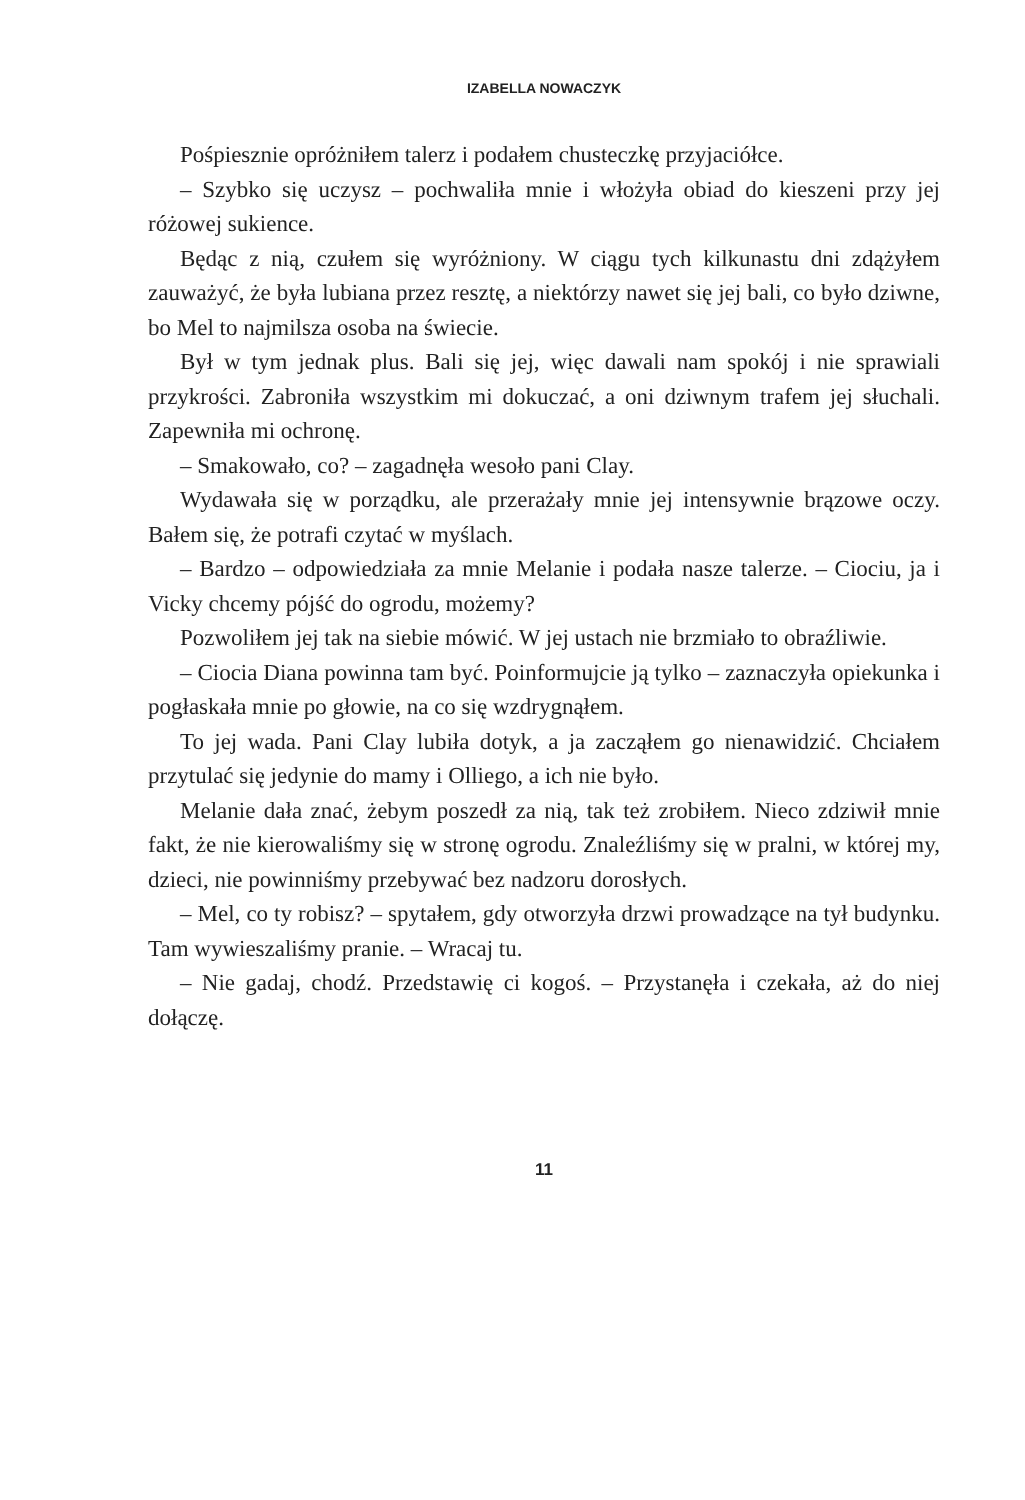IZABELLA NOWACZYK
Pośpiesznie opróżniłem talerz i podałem chusteczkę przyjaciółce.
– Szybko się uczysz – pochwaliła mnie i włożyła obiad do kieszeni przy jej różowej sukience.
Będąc z nią, czułem się wyróżniony. W ciągu tych kilkunastu dni zdążyłem zauważyć, że była lubiana przez resztę, a niektórzy nawet się jej bali, co było dziwne, bo Mel to najmilsza osoba na świecie.
Był w tym jednak plus. Bali się jej, więc dawali nam spokój i nie sprawiali przykrości. Zabroniła wszystkim mi dokuczać, a oni dziwnym trafem jej słuchali. Zapewniła mi ochronę.
– Smakowało, co? – zagadnęła wesoło pani Clay.
Wydawała się w porządku, ale przerażały mnie jej intensywnie brązowe oczy. Bałem się, że potrafi czytać w myślach.
– Bardzo – odpowiedziała za mnie Melanie i podała nasze talerze. – Ciociu, ja i Vicky chcemy pójść do ogrodu, możemy?
Pozwoliłem jej tak na siebie mówić. W jej ustach nie brzmiało to obraźliwie.
– Ciocia Diana powinna tam być. Poinformujcie ją tylko – zaznaczyła opiekunka i pogłaskała mnie po głowie, na co się wzdrygnąłem.
To jej wada. Pani Clay lubiła dotyk, a ja zacząłem go nienawidzić. Chciałem przytulać się jedynie do mamy i Olliego, a ich nie było.
Melanie dała znać, żebym poszedł za nią, tak też zrobiłem. Nieco zdziwił mnie fakt, że nie kierowaliśmy się w stronę ogrodu. Znaleźliśmy się w pralni, w której my, dzieci, nie powinniśmy przebywać bez nadzoru dorosłych.
– Mel, co ty robisz? – spytałem, gdy otworzyła drzwi prowadzące na tył budynku. Tam wywieszaliśmy pranie. – Wracaj tu.
– Nie gadaj, chodź. Przedstawię ci kogoś. – Przystanęła i czekała, aż do niej dołączę.
11